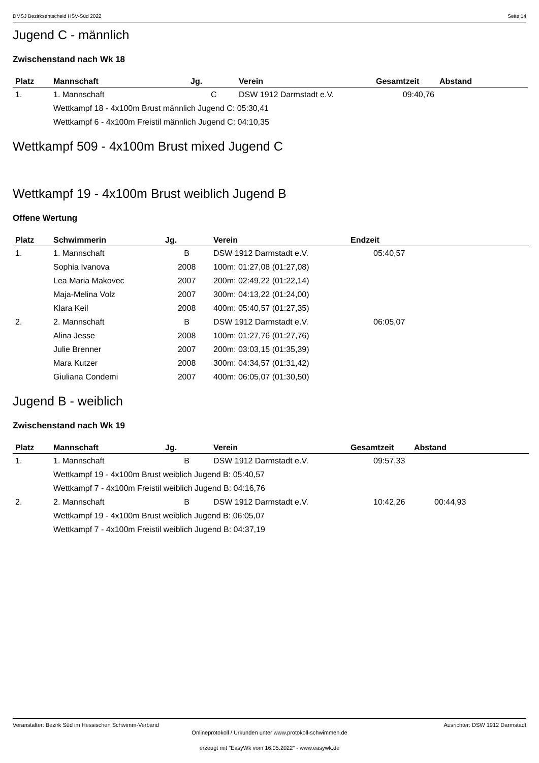DMSJ Bezirksentscheid HSV-Süd 2022 Seite 14
Jugend C - männlich
Zwischenstand nach Wk 18
| Platz | Mannschaft | Jg. | Verein | Gesamtzeit | Abstand |
| --- | --- | --- | --- | --- | --- |
| 1. | 1. Mannschaft | C | DSW 1912 Darmstadt e.V. | 09:40,76 | |
| | Wettkampf 18 - 4x100m Brust männlich Jugend C: 05:30,41 | | | | |
| | Wettkampf 6 - 4x100m Freistil männlich Jugend C: 04:10,35 | | | | |
Wettkampf 509 - 4x100m Brust mixed Jugend C
Wettkampf 19 - 4x100m Brust weiblich Jugend B
Offene Wertung
| Platz | Schwimmerin | Jg. | Verein | Endzeit |
| --- | --- | --- | --- | --- |
| 1. | 1. Mannschaft | B | DSW 1912 Darmstadt e.V. | 05:40,57 |
| | Sophia Ivanova | 2008 | 100m: 01:27,08 (01:27,08) | |
| | Lea Maria Makovec | 2007 | 200m: 02:49,22 (01:22,14) | |
| | Maja-Melina Volz | 2007 | 300m: 04:13,22 (01:24,00) | |
| | Klara Keil | 2008 | 400m: 05:40,57 (01:27,35) | |
| 2. | 2. Mannschaft | B | DSW 1912 Darmstadt e.V. | 06:05,07 |
| | Alina Jesse | 2008 | 100m: 01:27,76 (01:27,76) | |
| | Julie Brenner | 2007 | 200m: 03:03,15 (01:35,39) | |
| | Mara Kutzer | 2008 | 300m: 04:34,57 (01:31,42) | |
| | Giuliana Condemi | 2007 | 400m: 06:05,07 (01:30,50) | |
Jugend B - weiblich
Zwischenstand nach Wk 19
| Platz | Mannschaft | Jg. | Verein | Gesamtzeit | Abstand |
| --- | --- | --- | --- | --- | --- |
| 1. | 1. Mannschaft | B | DSW 1912 Darmstadt e.V. | 09:57,33 | |
| | Wettkampf 19 - 4x100m Brust weiblich Jugend B: 05:40,57 | | | | |
| | Wettkampf 7 - 4x100m Freistil weiblich Jugend B: 04:16,76 | | | | |
| 2. | 2. Mannschaft | B | DSW 1912 Darmstadt e.V. | 10:42,26 | 00:44,93 |
| | Wettkampf 19 - 4x100m Brust weiblich Jugend B: 06:05,07 | | | | |
| | Wettkampf 7 - 4x100m Freistil weiblich Jugend B: 04:37,19 | | | | |
Veranstalter: Bezirk Süd im Hessischen Schwimm-Verband Ausrichter: DSW 1912 Darmstadt
Onlineprotokoll / Urkunden unter www.protokoll-schwimmen.de
erzeugt mit "EasyWk vom 16.05.2022" - www.easywk.de